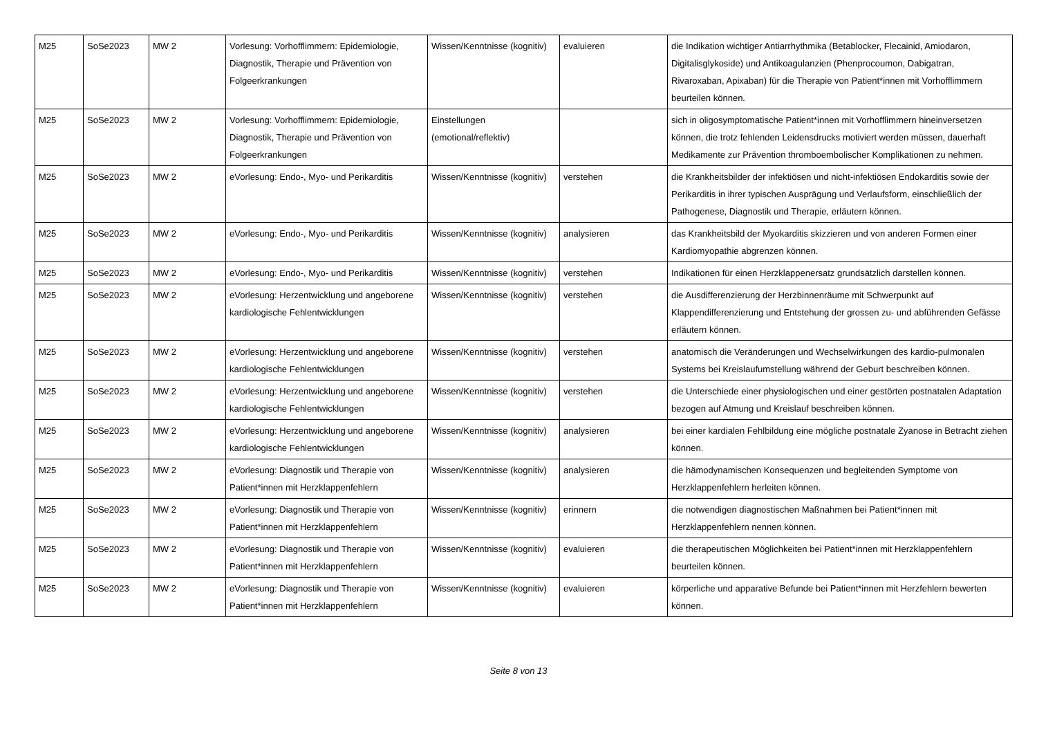| M25 | SoSe2023 | MW 2 | Vorlesung: Vorhofflimmern: Epidemiologie, Diagnostik, Therapie und Prävention von Folgeerkrankungen | Wissen/Kenntnisse (kognitiv) | evaluieren | die Indikation wichtiger Antiarrhythmika (Betablocker, Flecainid, Amiodaron, Digitalisglykoside) und Antikoagulanzien (Phenprocoumon, Dabigatran, Rivaroxaban, Apixaban) für die Therapie von Patient*innen mit Vorhofflimmern beurteilen können. |
| M25 | SoSe2023 | MW 2 | Vorlesung: Vorhofflimmern: Epidemiologie, Diagnostik, Therapie und Prävention von Folgeerkrankungen | Einstellungen (emotional/reflektiv) | | sich in oligosymptomatische Patient*innen mit Vorhofflimmern hineinversetzen können, die trotz fehlenden Leidensdrucks motiviert werden müssen, dauerhaft Medikamente zur Prävention thromboembolischer Komplikationen zu nehmen. |
| M25 | SoSe2023 | MW 2 | eVorlesung: Endo-, Myo- und Perikarditis | Wissen/Kenntnisse (kognitiv) | verstehen | die Krankheitsbilder der infektiösen und nicht-infektiösen Endokarditis sowie der Perikarditis in ihrer typischen Ausprägung und Verlaufsform, einschließlich der Pathogenese, Diagnostik und Therapie, erläutern können. |
| M25 | SoSe2023 | MW 2 | eVorlesung: Endo-, Myo- und Perikarditis | Wissen/Kenntnisse (kognitiv) | analysieren | das Krankheitsbild der Myokarditis skizzieren und von anderen Formen einer Kardiomyopathie abgrenzen können. |
| M25 | SoSe2023 | MW 2 | eVorlesung: Endo-, Myo- und Perikarditis | Wissen/Kenntnisse (kognitiv) | verstehen | Indikationen für einen Herzklappenersatz grundsätzlich darstellen können. |
| M25 | SoSe2023 | MW 2 | eVorlesung: Herzentwicklung und angeborene kardiologische Fehlentwicklungen | Wissen/Kenntnisse (kognitiv) | verstehen | die Ausdifferenzierung der Herzbinnenräume mit Schwerpunkt auf Klappendifferenzierung und Entstehung der grossen zu- und abführenden Gefässe erläutern können. |
| M25 | SoSe2023 | MW 2 | eVorlesung: Herzentwicklung und angeborene kardiologische Fehlentwicklungen | Wissen/Kenntnisse (kognitiv) | verstehen | anatomisch die Veränderungen und Wechselwirkungen des kardio-pulmonalen Systems bei Kreislaufumstellung während der Geburt beschreiben können. |
| M25 | SoSe2023 | MW 2 | eVorlesung: Herzentwicklung und angeborene kardiologische Fehlentwicklungen | Wissen/Kenntnisse (kognitiv) | verstehen | die Unterschiede einer physiologischen und einer gestörten postnatalen Adaptation bezogen auf Atmung und Kreislauf beschreiben können. |
| M25 | SoSe2023 | MW 2 | eVorlesung: Herzentwicklung und angeborene kardiologische Fehlentwicklungen | Wissen/Kenntnisse (kognitiv) | analysieren | bei einer kardialen Fehlbildung eine mögliche postnatale Zyanose in Betracht ziehen können. |
| M25 | SoSe2023 | MW 2 | eVorlesung: Diagnostik und Therapie von Patient*innen mit Herzklappenfehlern | Wissen/Kenntnisse (kognitiv) | analysieren | die hämodynamischen Konsequenzen und begleitenden Symptome von Herzklappenfehlern herleiten können. |
| M25 | SoSe2023 | MW 2 | eVorlesung: Diagnostik und Therapie von Patient*innen mit Herzklappenfehlern | Wissen/Kenntnisse (kognitiv) | erinnern | die notwendigen diagnostischen Maßnahmen bei Patient*innen mit Herzklappenfehlern nennen können. |
| M25 | SoSe2023 | MW 2 | eVorlesung: Diagnostik und Therapie von Patient*innen mit Herzklappenfehlern | Wissen/Kenntnisse (kognitiv) | evaluieren | die therapeutischen Möglichkeiten bei Patient*innen mit Herzklappenfehlern beurteilen können. |
| M25 | SoSe2023 | MW 2 | eVorlesung: Diagnostik und Therapie von Patient*innen mit Herzklappenfehlern | Wissen/Kenntnisse (kognitiv) | evaluieren | körperliche und apparative Befunde bei Patient*innen mit Herzfehlern bewerten können. |
Seite 8 von 13